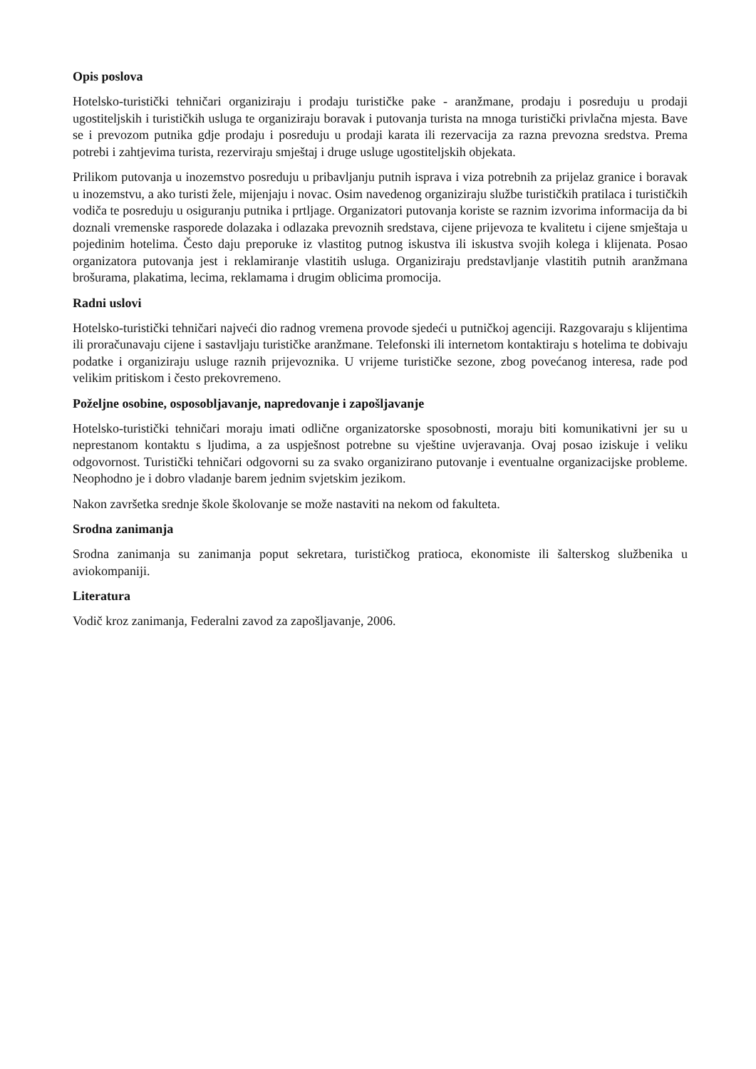Opis poslova
Hotelsko-turistički tehničari organiziraju i prodaju turističke pake - aranžmane, prodaju i posreduju u prodaji ugostiteljskih i turističkih usluga te organiziraju boravak i putovanja turista na mnoga turistički privlačna mjesta. Bave se i prevozom putnika gdje prodaju i posreduju u prodaji karata ili rezervacija za razna prevozna sredstva. Prema potrebi i zahtjevima turista, rezerviraju smještaj i druge usluge ugostiteljskih objekata.
Prilikom putovanja u inozemstvo posreduju u pribavljanju putnih isprava i viza potrebnih za prijelaz granice i boravak u inozemstvu, a ako turisti žele, mijenjaju i novac. Osim navedenog organiziraju službe turističkih pratilaca i turističkih vodiča te posreduju u osiguranju putnika i prtljage. Organizatori putovanja koriste se raznim izvorima informacija da bi doznali vremenske rasporede dolazaka i odlazaka prevoznih sredstava, cijene prijevoza te kvalitetu i cijene smještaja u pojedinim hotelima. Često daju preporuke iz vlastitog putnog iskustva ili iskustva svojih kolega i klijenata. Posao organizatora putovanja jest i reklamiranje vlastitih usluga. Organiziraju predstavljanje vlastitih putnih aranžmana brošurama, plakatima, lecima, reklamama i drugim oblicima promocija.
Radni uslovi
Hotelsko-turistički tehničari najveći dio radnog vremena provode sjedeći u putničkoj agenciji. Razgovaraju s klijentima ili proračunavaju cijene i sastavljaju turističke aranžmane. Telefonski ili internetom kontaktiraju s hotelima te dobivaju podatke i organiziraju usluge raznih prijevoznika. U vrijeme turističke sezone, zbog povećanog interesa, rade pod velikim pritiskom i često prekovremeno.
Poželjne osobine, osposobljavanje, napredovanje i zapošljavanje
Hotelsko-turistički tehničari moraju imati odlične organizatorske sposobnosti, moraju biti komunikativni jer su u neprestanom kontaktu s ljudima, a za uspješnost potrebne su vještine uvjeravanja. Ovaj posao iziskuje i veliku odgovornost. Turistički tehničari odgovorni su za svako organizirano putovanje i eventualne organizacijske probleme. Neophodno je i dobro vladanje barem jednim svjetskim jezikom.
Nakon završetka srednje škole školovanje se može nastaviti na nekom od fakulteta.
Srodna zanimanja
Srodna zanimanja su zanimanja poput sekretara, turističkog pratioca, ekonomiste ili šalterskog službenika u aviokompaniji.
Literatura
Vodič kroz zanimanja, Federalni zavod za zapošljavanje, 2006.